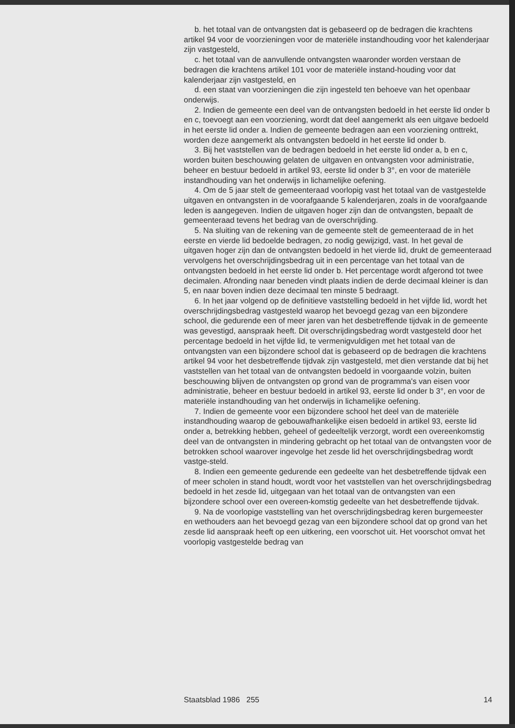b. het totaal van de ontvangsten dat is gebaseerd op de bedragen die krachtens artikel 94 voor de voorzieningen voor de materiële instandhouding voor het kalenderjaar zijn vastgesteld,
c. het totaal van de aanvullende ontvangsten waaronder worden verstaan de bedragen die krachtens artikel 101 voor de materiële instand-houding voor dat kalenderjaar zijn vastgesteld, en
d. een staat van voorzieningen die zijn ingesteld ten behoeve van het openbaar onderwijs.
2. Indien de gemeente een deel van de ontvangsten bedoeld in het eerste lid onder b en c, toevoegt aan een voorziening, wordt dat deel aangemerkt als een uitgave bedoeld in het eerste lid onder a. Indien de gemeente bedragen aan een voorziening onttrekt, worden deze aangemerkt als ontvangsten bedoeld in het eerste lid onder b.
3. Bij het vaststellen van de bedragen bedoeld in het eerste lid onder a, b en c, worden buiten beschouwing gelaten de uitgaven en ontvangsten voor administratie, beheer en bestuur bedoeld in artikel 93, eerste lid onder b 3°, en voor de materiële instandhouding van het onderwijs in lichamelijke oefening.
4. Om de 5 jaar stelt de gemeenteraad voorlopig vast het totaal van de vastgestelde uitgaven en ontvangsten in de voorafgaande 5 kalenderjaren, zoals in de voorafgaande leden is aangegeven. Indien de uitgaven hoger zijn dan de ontvangsten, bepaalt de gemeenteraad tevens het bedrag van de overschrijding.
5. Na sluiting van de rekening van de gemeente stelt de gemeenteraad de in het eerste en vierde lid bedoelde bedragen, zo nodig gewijzigd, vast. In het geval de uitgaven hoger zijn dan de ontvangsten bedoeld in het vierde lid, drukt de gemeenteraad vervolgens het overschrijdingsbedrag uit in een percentage van het totaal van de ontvangsten bedoeld in het eerste lid onder b. Het percentage wordt afgerond tot twee decimalen. Afronding naar beneden vindt plaats indien de derde decimaal kleiner is dan 5, en naar boven indien deze decimaal ten minste 5 bedraagt.
6. In het jaar volgend op de definitieve vaststelling bedoeld in het vijfde lid, wordt het overschrijdingsbedrag vastgesteld waarop het bevoegd gezag van een bijzondere school, die gedurende een of meer jaren van het desbetreffende tijdvak in de gemeente was gevestigd, aanspraak heeft. Dit overschrijdingsbedrag wordt vastgesteld door het percentage bedoeld in het vijfde lid, te vermenigvuldigen met het totaal van de ontvangsten van een bijzondere school dat is gebaseerd op de bedragen die krachtens artikel 94 voor het desbetreffende tijdvak zijn vastgesteld, met dien verstande dat bij het vaststellen van het totaal van de ontvangsten bedoeld in voorgaande volzin, buiten beschouwing blijven de ontvangsten op grond van de programma's van eisen voor administratie, beheer en bestuur bedoeld in artikel 93, eerste lid onder b 3°, en voor de materiële instandhouding van het onderwijs in lichamelijke oefening.
7. Indien de gemeente voor een bijzondere school het deel van de materiële instandhouding waarop de gebouwafhankelijke eisen bedoeld in artikel 93, eerste lid onder a, betrekking hebben, geheel of gedeeltelijk verzorgt, wordt een overeenkomstig deel van de ontvangsten in mindering gebracht op het totaal van de ontvangsten voor de betrokken school waarover ingevolge het zesde lid het overschrijdingsbedrag wordt vastge-steld.
8. Indien een gemeente gedurende een gedeelte van het desbetreffende tijdvak een of meer scholen in stand houdt, wordt voor het vaststellen van het overschrijdingsbedrag bedoeld in het zesde lid, uitgegaan van het totaal van de ontvangsten van een bijzondere school over een overeen-komstig gedeelte van het desbetreffende tijdvak.
9. Na de voorlopige vaststelling van het overschrijdingsbedrag keren burgemeester en wethouders aan het bevoegd gezag van een bijzondere school dat op grond van het zesde lid aanspraak heeft op een uitkering, een voorschot uit. Het voorschot omvat het voorlopig vastgestelde bedrag van
Staatsblad 1986 255 14